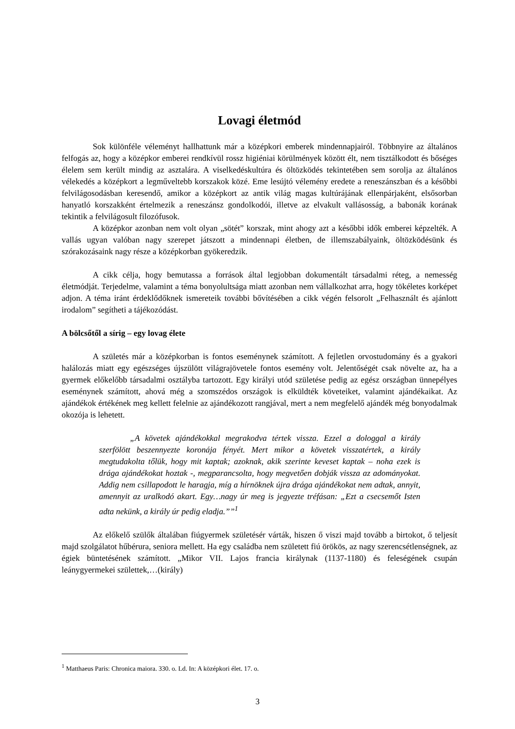Lovagi életmód
Sok különféle véleményt hallhattunk már a középkori emberek mindennapjairól. Többnyire az általános felfogás az, hogy a középkor emberei rendkívül rossz higiéniai körülmények között élt, nem tisztálkodott és bőséges élelem sem került mindig az asztalára. A viselkedéskultúra és öltözködés tekintetében sem sorolja az általános vélekedés a középkort a legműveltebb korszakok közé. Eme lesújtó vélemény eredete a reneszánszban és a későbbi felvilágosodásban keresendő, amikor a középkort az antik világ magas kultúrájának ellenpárjaként, elsősorban hanyatló korszakként értelmezik a reneszánsz gondolkodói, illetve az elvakult vallásosság, a babonák korának tekintik a felvilágosult filozófusok.
A középkor azonban nem volt olyan „sötét” korszak, mint ahogy azt a későbbi idők emberei képzelték. A vallás ugyan valóban nagy szerepet játszott a mindennapi életben, de illemszabályaink, öltözködésünk és szórakozásaink nagy része a középkorban gyökeredzik.
A cikk célja, hogy bemutassa a források által legjobban dokumentált társadalmi réteg, a nemesség életmódját. Terjedelme, valamint a téma bonyolultsága miatt azonban nem vállalkozhat arra, hogy tökéletes korképet adjon. A téma iránt érdeklődőknek ismereteik további bővítésében a cikk végén felsorolt „Felhasznált és ajánlott irodalom” segítheti a tájékozódást.
A bölcsőtől a sírig – egy lovag élete
A születés már a középkorban is fontos eseménynek számított. A fejletlen orvostudomány és a gyakori halálozás miatt egy egészséges újszülött világrajövetele fontos esemény volt. Jelentőségét csak növelte az, ha a gyermek előkelőbb társadalmi osztályba tartozott. Egy királyi utód születése pedig az egész országban ünnepélyes eseménynek számított, ahová még a szomszédos országok is elküldték követeiket, valamint ajándékaikat. Az ajándékok értékének meg kellett felelnie az ajándékozott rangjával, mert a nem megfelelő ajándék még bonyodalmak okozója is lehetett.
„A követek ajándékokkal megrakodva tértek vissza. Ezzel a dologgal a király szerfölött beszennyezte koronája fényét. Mert mikor a követek visszatértek, a király megtudakolta tőlük, hogy mit kaptak; azoknak, akik szerinte keveset kaptak – noha ezek is drága ajándékokat hoztak -, megparancsolta, hogy megvetően dobják vissza az adományokat. Addig nem csillapodott le haragja, míg a hírnöknek újra drága ajándékokat nem adtak, annyit, amennyit az uralkodó akart. Egy…nagy úr meg is jegyezte tréfásan: „Ezt a csecsemőt Isten adta nekünk, a király úr pedig eladja.””<sup>1</sup>
Az előkelő szülők általában fiúgyermek születésér várták, hiszen ő viszi majd tovább a birtokot, ő teljesít majd szolgálatot hűbérura, seniora mellett. Ha egy családba nem született fiú örökös, az nagy szerencsétlenségnek, az égiek büntetésének számított. „Mikor VII. Lajos francia királynak (1137-1180) és feleségének csupán leánygyermekei születtek,…(király)
<sup>1</sup> Matthaeus Paris: Chronica maiora. 330. o. Ld. In: A középkori élet. 17. o.
3